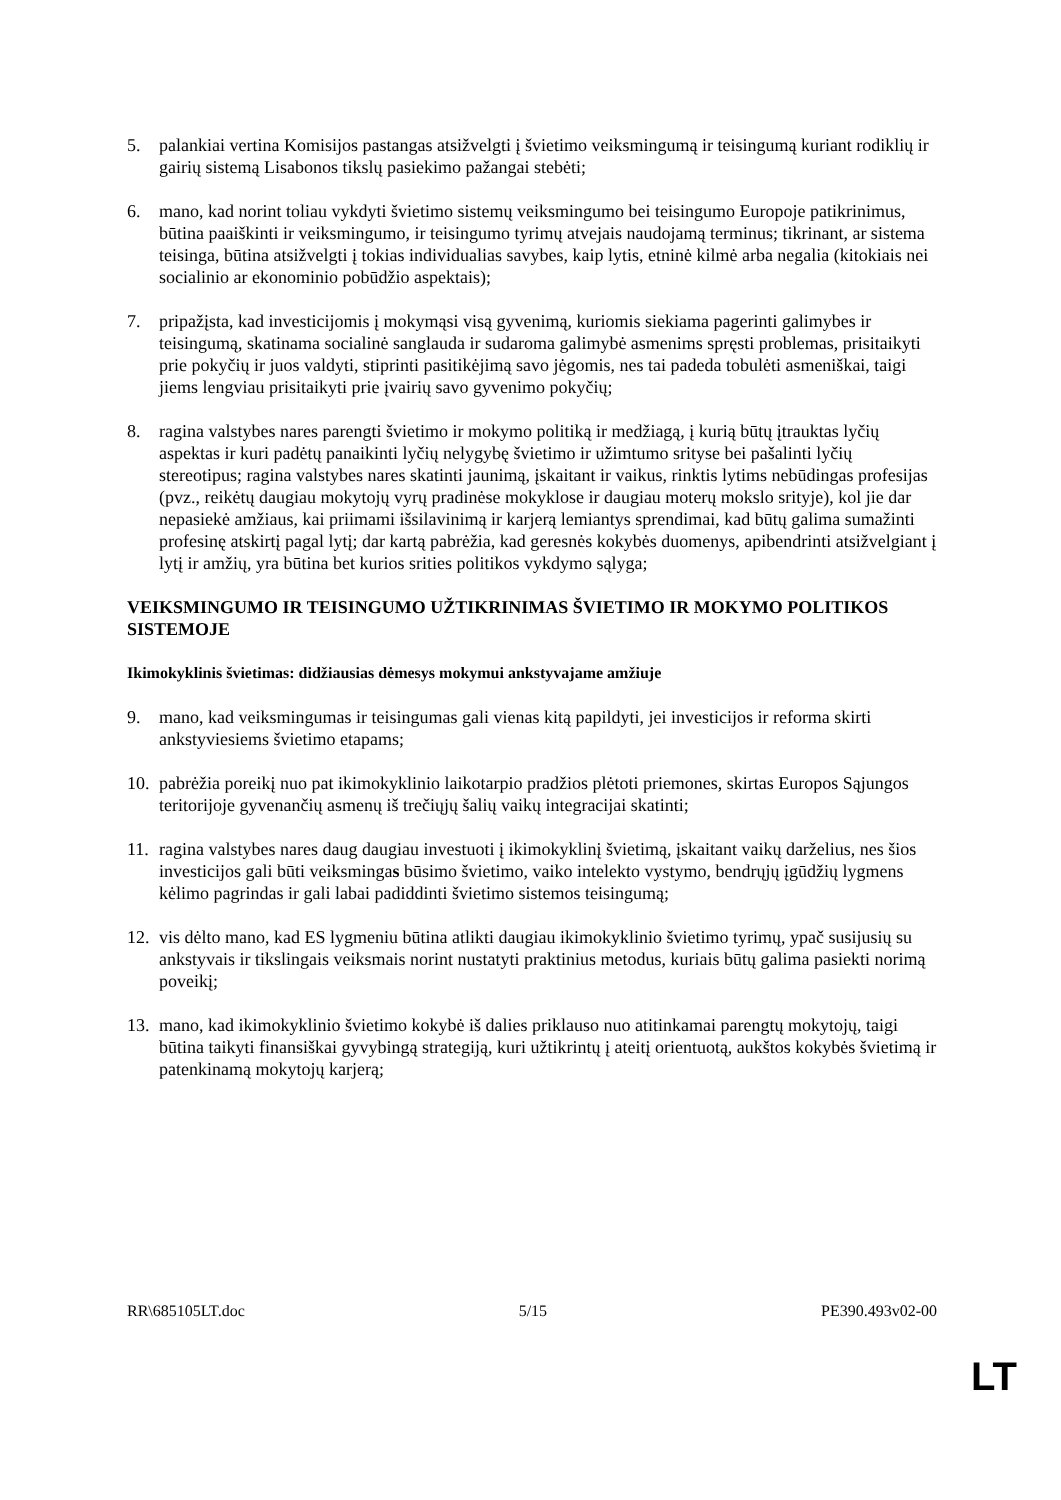5. palankiai vertina Komisijos pastangas atsižvelgti į švietimo veiksmingumą ir teisingumą kuriant rodiklių ir gairių sistemą Lisabonos tikslų pasiekimo pažangai stebėti;
6. mano, kad norint toliau vykdyti švietimo sistemų veiksmingumo bei teisingumo Europoje patikrinimus, būtina paaiškinti ir veiksmingumo, ir teisingumo tyrimų atvejais naudojamą terminus; tikrinant, ar sistema teisinga, būtina atsižvelgti į tokias individualias savybes, kaip lytis, etninė kilmė arba negalia (kitokiais nei socialinio ar ekonominio pobūdžio aspektais);
7. pripažįsta, kad investicijomis į mokymąsi visą gyvenimą, kuriomis siekiama pagerinti galimybes ir teisingumą, skatinama socialinė sanglauda ir sudaroma galimybė asmenims spręsti problemas, prisitaikyti prie pokyčių ir juos valdyti, stiprinti pasitikėjimą savo jėgomis, nes tai padeda tobulėti asmeniškai, taigi jiems lengviau prisitaikyti prie įvairių savo gyvenimo pokyčių;
8. ragina valstybes nares parengti švietimo ir mokymo politiką ir medžiagą, į kurią būtų įtrauktas lyčių aspektas ir kuri padėtų panaikinti lyčių nelygybę švietimo ir užimtumo srityse bei pašalinti lyčių stereotipus; ragina valstybes nares skatinti jaunimą, įskaitant ir vaikus, rinktis lytims nebūdingas profesijas (pvz., reikėtų daugiau mokytojų vyrų pradinėse mokyklose ir daugiau moterų mokslo srityje), kol jie dar nepasiekė amžiaus, kai priimami išsilavinimą ir karjerą lemiantys sprendimai, kad būtų galima sumažinti profesinę atskirtį pagal lytį; dar kartą pabrėžia, kad geresnės kokybės duomenys, apibendrinti atsižvelgiant į lytį ir amžių, yra būtina bet kurios srities politikos vykdymo sąlyga;
VEIKSMINGUMO IR TEISINGUMO UŽTIKRINIMAS ŠVIETIMO IR MOKYMO POLITIKOS SISTEMOJE
Ikimokyklinis švietimas: didžiausias dėmesys mokymui ankstyvajame amžiuje
9. mano, kad veiksmingumas ir teisingumas gali vienas kitą papildyti, jei investicijos ir reforma skirti ankstyviesiems švietimo etapams;
10.
pabrėžia poreikį nuo pat ikimokyklinio laikotarpio pradžios plėtoti priemones, skirtas Europos Sąjungos teritorijoje gyvenančių asmenų iš trečiųjų šalių vaikų integracijai skatinti;
11.
ragina valstybes nares daug daugiau investuoti į ikimokyklinį švietimą, įskaitant vaikų darželius, nes šios investicijos gali būti veiksmingas būsimo švietimo, vaiko intelekto vystymo, bendrųjų įgūdžių lygmens kėlimo pagrindas ir gali labai padiddinti švietimo sistemos teisingumą;
12.
vis dėlto mano, kad ES lygmeniu būtina atlikti daugiau ikimokyklinio švietimo tyrimų, ypač susijusių su ankstyvais ir tikslingais veiksmais norint nustatyti praktinius metodus, kuriais būtų galima pasiekti norimą poveikį;
13.
mano, kad ikimokyklinio švietimo kokybė iš dalies priklauso nuo atitinkamai parengtų mokytojų, taigi būtina taikyti finansiškai gyvybingą strategiją, kuri užtikrintų į ateitį orientuotą, aukštos kokybės švietimą ir patenkinamą mokytojų karjerą;
RR\685105LT.doc 5/15 PE390.493v02-00
LT